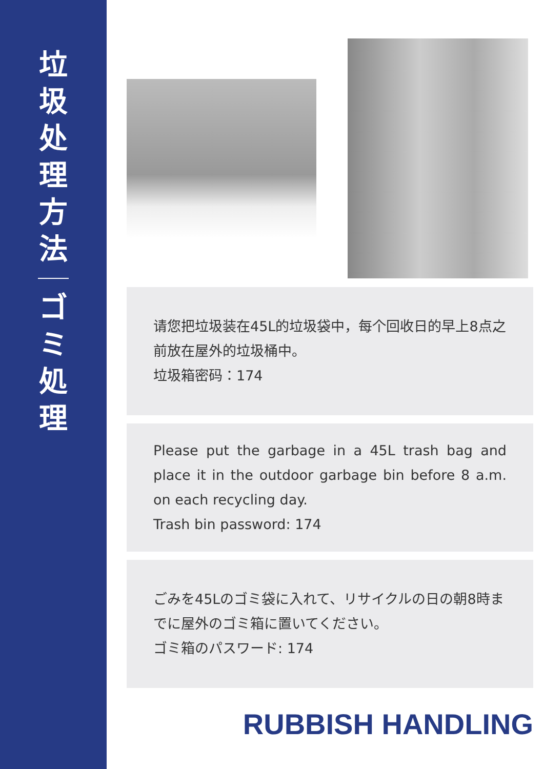垃圾处理方法
ゴミ処理
请您把垃圾装在45L的垃圾袋中，每个回收日的早上8点之前放在屋外的垃圾桶中。
垃圾箱密码：174
Please put the garbage in a 45L trash bag and place it in the outdoor garbage bin before 8 a.m. on each recycling day.
Trash bin password: 174
ごみを45Lのゴミ袋に入れて、リサイクルの日の朝8時までに屋外のゴミ箱に置いてください。
ゴミ箱のパスワード: 174
RUBBISH HANDLING